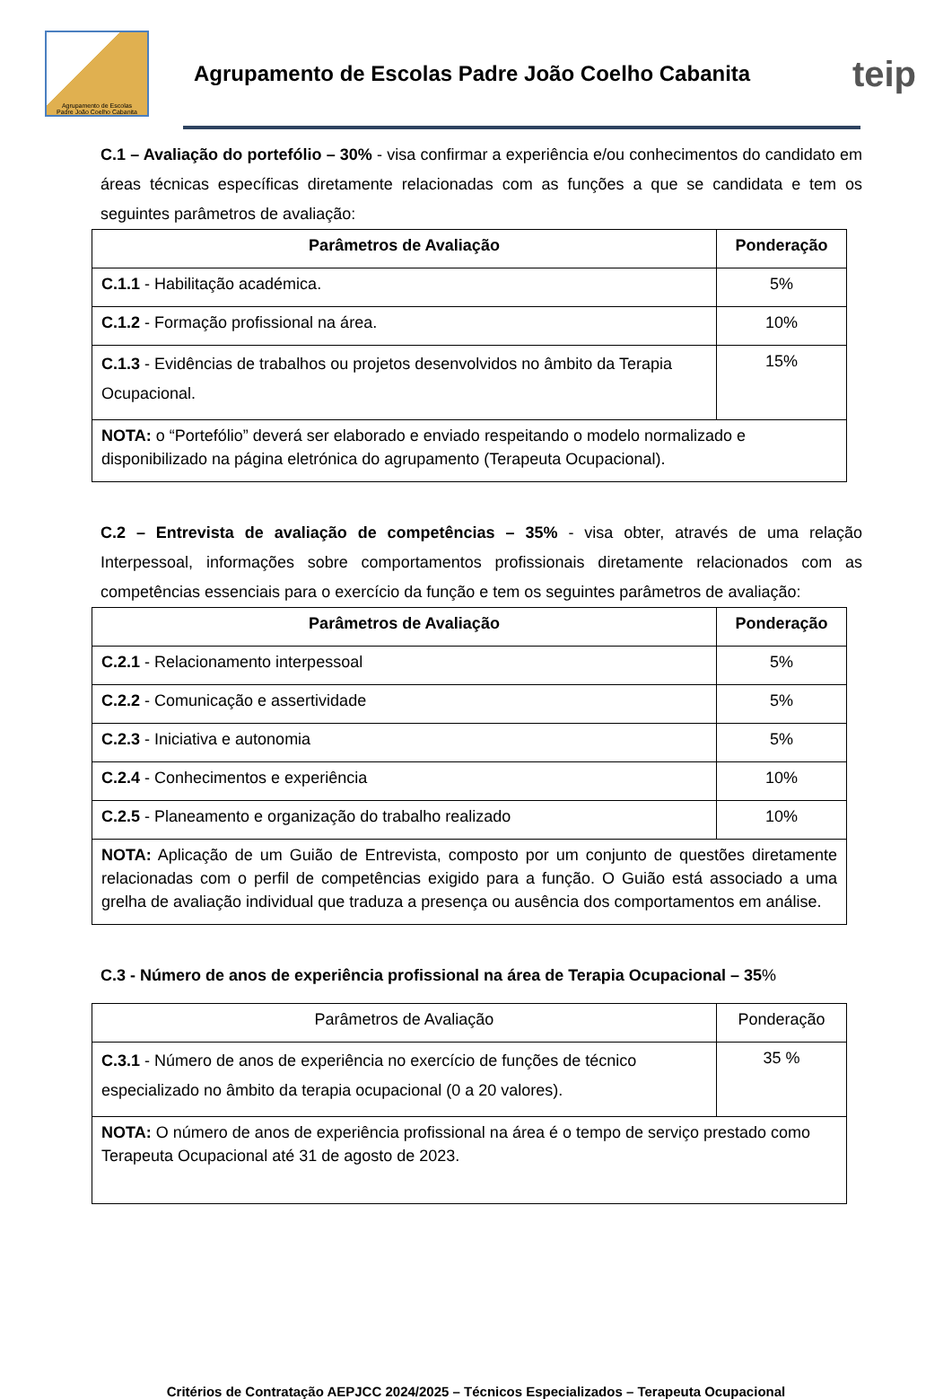Agrupamento de Escolas
Padre João Coelho Cabanita
Agrupamento de Escolas Padre João Coelho Cabanita
teip
C.1 – Avaliação do portefólio – 30% - visa confirmar a experiência e/ou conhecimentos do candidato em áreas técnicas específicas diretamente relacionadas com as funções a que se candidata e tem os seguintes parâmetros de avaliação:
| Parâmetros de Avaliação | Ponderação |
| --- | --- |
| C.1.1 - Habilitação académica. | 5% |
| C.1.2 - Formação profissional na área. | 10% |
| C.1.3 - Evidências de trabalhos ou projetos desenvolvidos no âmbito da Terapia Ocupacional. | 15% |
| NOTA: o “Portefólio” deverá ser elaborado e enviado respeitando o modelo normalizado e disponibilizado na página eletrónica do agrupamento (Terapeuta Ocupacional). | |
C.2 – Entrevista de avaliação de competências – 35% - visa obter, através de uma relação Interpessoal, informações sobre comportamentos profissionais diretamente relacionados com as competências essenciais para o exercício da função e tem os seguintes parâmetros de avaliação:
| Parâmetros de Avaliação | Ponderação |
| --- | --- |
| C.2.1 - Relacionamento interpessoal | 5% |
| C.2.2 - Comunicação e assertividade | 5% |
| C.2.3 - Iniciativa e autonomia | 5% |
| C.2.4 - Conhecimentos e experiência | 10% |
| C.2.5 - Planeamento e organização do trabalho realizado | 10% |
| NOTA: Aplicação de um Guião de Entrevista, composto por um conjunto de questões diretamente relacionadas com o perfil de competências exigido para a função. O Guião está associado a uma grelha de avaliação individual que traduza a presença ou ausência dos comportamentos em análise. | |
C.3 - Número de anos de experiência profissional na área de Terapia Ocupacional – 35%
| Parâmetros de Avaliação | Ponderação |
| C.3.1 - Número de anos de experiência no exercício de funções de técnico especializado no âmbito da terapia ocupacional (0 a 20 valores). | 35 % |
| NOTA: O número de anos de experiência profissional na área é o tempo de serviço prestado como Terapeuta Ocupacional até 31 de agosto de 2023. | |
Critérios de Contratação AEPJCC 2024/2025 – Técnicos Especializados – Terapeuta Ocupacional